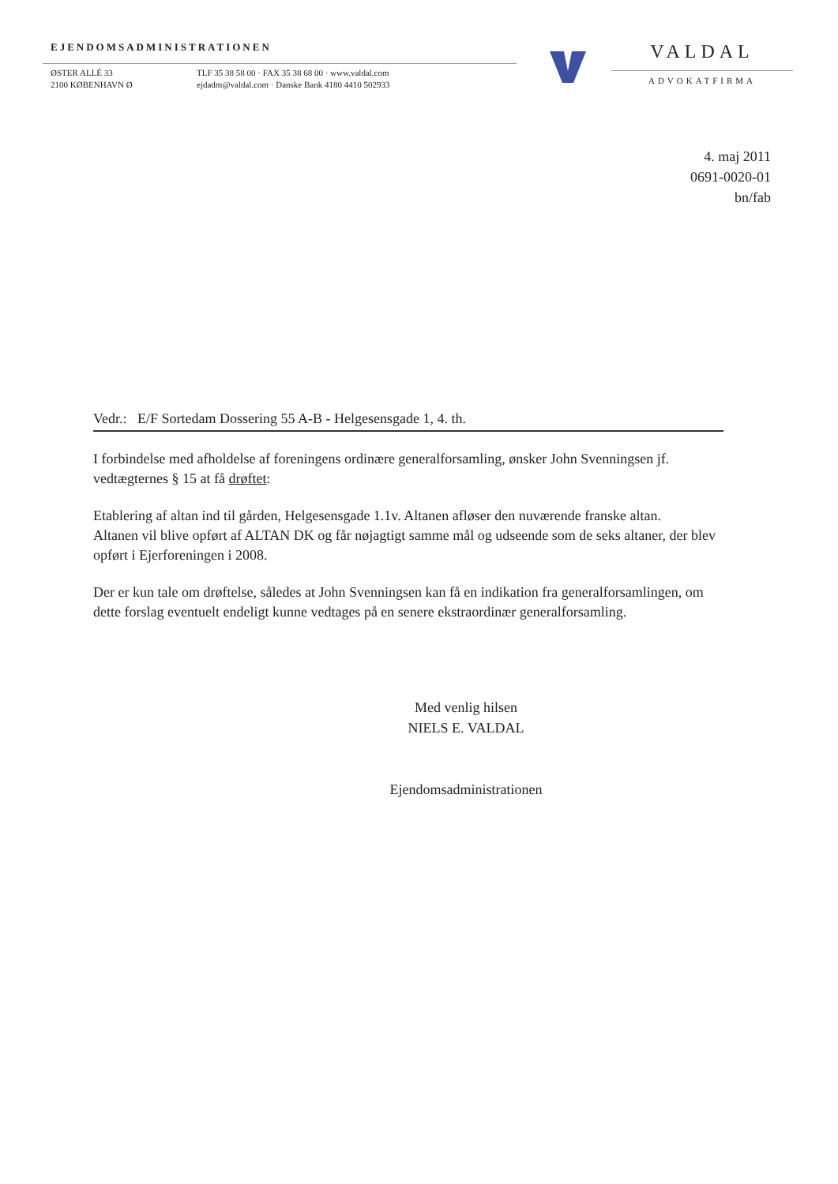EJENDOMSADMINISTRATIONEN
ØSTER ALLÉ 33
2100 KØBENHAVN Ø
TLF 35 38 58 00 · FAX 35 38 68 00 · www.valdal.com
ejdadm@valdal.com · Danske Bank 4180 4410 502933
VALDAL
ADVOKATFIRMA
4. maj 2011
0691-0020-01
bn/fab
Vedr.: E/F Sortedam Dossering 55 A-B - Helgesensgade 1, 4. th.
I forbindelse med afholdelse af foreningens ordinære generalforsamling, ønsker John Svenningsen jf. vedtægternes § 15 at få drøftet:
Etablering af altan ind til gården, Helgesensgade 1.1v. Altanen afløser den nuværende franske altan.
Altanen vil blive opført af ALTAN DK og får nøjagtigt samme mål og udseende som de seks altaner, der blev opført i Ejerforeningen i 2008.
Der er kun tale om drøftelse, således at John Svenningsen kan få en indikation fra generalforsamlingen, om dette forslag eventuelt endeligt kunne vedtages på en senere ekstraordinær generalforsamling.
Med venlig hilsen
NIELS E. VALDAL
Ejendomsadministrationen